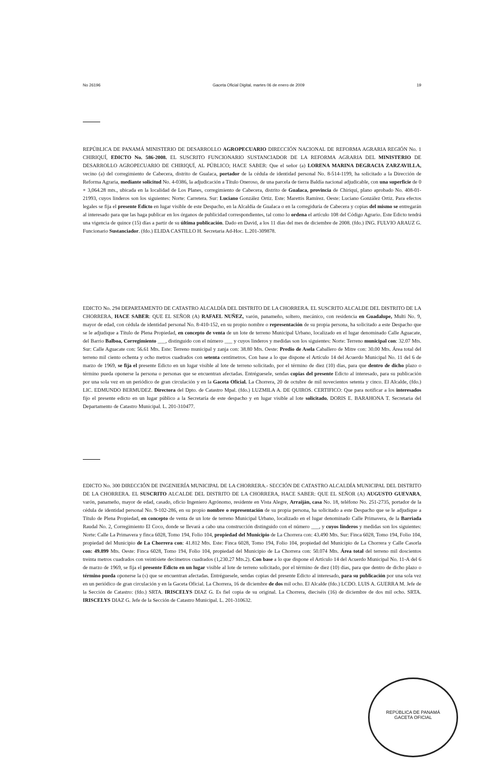No 26196 Gaceta Oficial Digital, martes 06 de enero de 2009 19
REPÚBLICA DE PANAMÁ MINISTERIO DE DESARROLLO AGROPECUARIO DIRECCIÓN NACIONAL DE REFORMA AGRARIA REGIÓN No. 1 CHIRIQUÍ, EDICTO No. 586-2008. EL SUSCRITO FUNCIONARIO SUSTANCIADOR DE LA REFORMA AGRARIA DEL MINISTERIO DE DESARROLLO AGROPECUARIO DE CHIRIQUÍ, AL PÚBLICO; HACE SABER: Que el señor (a) LORENA MARINA DEGRACIA ZARZAVILLA, vecino (a) del corregimiento de Cabecera, distrito de Gualaca, portador de la cédula de identidad personal No. 8-514-1199, ha solicitado a la Dirección de Reforma Agraria, mediante solicitud No. 4-0386, la adjudicación a Título Oneroso, de una parcela de tierra Baldía nacional adjudicable, con una superficie de 0 + 3,064.28 mts., ubicada en la localidad de Los Planes, corregimiento de Cabecera, distrito de Gualaca, provincia de Chiriquí, plano aprobado No. 408-01-21993, cuyos linderos son los siguientes: Norte: Carretera. Sur: Luciano González Ortiz. Este: Marettis Ramírez. Oeste: Luciano González Ortiz. Para efectos legales se fija el presente Edicto en lugar visible de este Despacho, en la Alcaldía de Gualaca o en la corregiduría de Cabecera y copias del mismo se entregarán al interesado para que las haga publicar en los órganos de publicidad correspondientes, tal como lo ordena el artículo 108 del Código Agrario. Este Edicto tendrá una vigencia de quince (15) días a partir de su última publicación. Dado en David, a los 11 días del mes de diciembre de 2008. (fdo.) ING. FULVIO ARAUZ G. Funcionario Sustanciador. (fdo.) ELIDA CASTILLO H. Secretaria Ad-Hoc. L.201-309878.
EDICTO No. 294 DEPARTAMENTO DE CATASTRO ALCALDÍA DEL DISTRITO DE LA CHORRERA. EL SUSCRITO ALCALDE DEL DISTRITO DE LA CHORRERA, HACE SABER: QUE EL SEÑOR (A) RAFAEL NUÑEZ, varón, panameño, soltero, mecánico, con residencia en Guadalupe, Multi No. 9, mayor de edad, con cédula de identidad personal No. 8-410-152, en su propio nombre o representación de su propia persona, ha solicitado a este Despacho que se le adjudique a Título de Plena Propiedad, en concepto de venta de un lote de terreno Municipal Urbano, localizado en el lugar denominado Calle Aguacate, del Barrio Balboa, Corregimiento ___, distinguido con el número ___ y cuyos linderos y medidas son los siguientes: Norte: Terreno municipal con: 32.07 Mts. Sur: Calle Aguacate con: 56.61 Mts. Este: Terreno municipal y zanja con: 38.80 Mts. Oeste: Predio de Asela Caballero de Mitre con: 30.00 Mts. Área total del terreno mil ciento ochenta y ocho metros cuadrados con setenta centímetros. Con base a lo que dispone el Artículo 14 del Acuerdo Municipal No. 11 del 6 de marzo de 1969, se fija el presente Edicto en un lugar visible al lote de terreno solicitado, por el término de diez (10) días, para que dentro de dicho plazo o término pueda oponerse la persona o personas que se encuentran afectadas. Entréguesele, sendas copias del presente Edicto al interesado, para su publicación por una sola vez en un periódico de gran circulación y en la Gaceta Oficial. La Chorrera, 20 de octubre de mil novecientos setenta y cinco. El Alcalde, (fdo.) LIC. EDMUNDO BERMUDEZ. Directora del Dpto. de Catastro Mpal. (fdo.) LUZMILA A. DE QUIROS. CERTIFICO: Que para notificar a los interesados fijo el presente edicto en un lugar público a la Secretaría de este despacho y en lugar visible al lote solicitado. DORIS E. BARAHONA T. Secretaria del Departamento de Catastro Municipal. L. 201-310477.
EDICTO No. 300 DIRECCIÓN DE INGENIERÍA MUNICIPAL DE LA CHORRERA.- SECCIÓN DE CATASTRO ALCALDÍA MUNICIPAL DEL DISTRITO DE LA CHORRERA. EL SUSCRITO ALCALDE DEL DISTRITO DE LA CHORRERA, HACE SABER: QUE EL SEÑOR (A) AUGUSTO GUEVARA, varón, panameño, mayor de edad, casado, oficio Ingeniero Agrónomo, residente en Vista Alegre, Arraiján, casa No. 18, teléfono No. 251-2735, portador de la cédula de identidad personal No. 9-102-286, en su propio nombre o representación de su propia persona, ha solicitado a este Despacho que se le adjudique a Título de Plena Propiedad, en concepto de venta de un lote de terreno Municipal Urbano, localizado en el lugar denominado Calle Primavera, de la Barriada Raudal No. 2, Corregimiento El Coco, donde se llevará a cabo una construcción distinguido con el número ___, y cuyos linderos y medidas son los siguientes: Norte: Calle La Primavera y finca 6028, Tomo 194, Folio 104, propiedad del Municipio de La Chorrera con: 43.490 Mts. Sur: Finca 6028, Tomo 194, Folio 104, propiedad del Municipio de La Chorrera con: 41.812 Mts. Este: Finca 6028, Tomo 194, Folio 104, propiedad del Municipio de La Chorrera y Calle Casorla con: 49.899 Mts. Oeste: Finca 6028, Tomo 194, Folio 104, propiedad del Municipio de La Chorrera con: 50.074 Mts. Área total del terreno mil doscientos treinta metros cuadrados con veintisiete decímetros cuadrados (1,230.27 Mts.2). Con base a lo que dispone el Artículo 14 del Acuerdo Municipal No. 11-A del 6 de marzo de 1969, se fija el presente Edicto en un lugar visible al lote de terreno solicitado, por el término de diez (10) días, para que dentro de dicho plazo o término pueda oponerse la (s) que se encuentran afectadas. Entréguesele, sendas copias del presente Edicto al interesado, para su publicación por una sola vez en un periódico de gran circulación y en la Gaceta Oficial. La Chorrera, 16 de diciembre de dos mil ocho. El Alcalde (fdo.) LCDO. LUIS A. GUERRA M. Jefe de la Sección de Catastro: (fdo.) SRTA. IRISCELYS DIAZ G. Es fiel copia de su original. La Chorrera, dieciséis (16) de diciembre de dos mil ocho. SRTA. IRISCELYS DIAZ G. Jefe de la Sección de Catastro Municipal. L. 201-310632.
REPÚBLICA DE PANAMÁ
GACETA OFICIAL